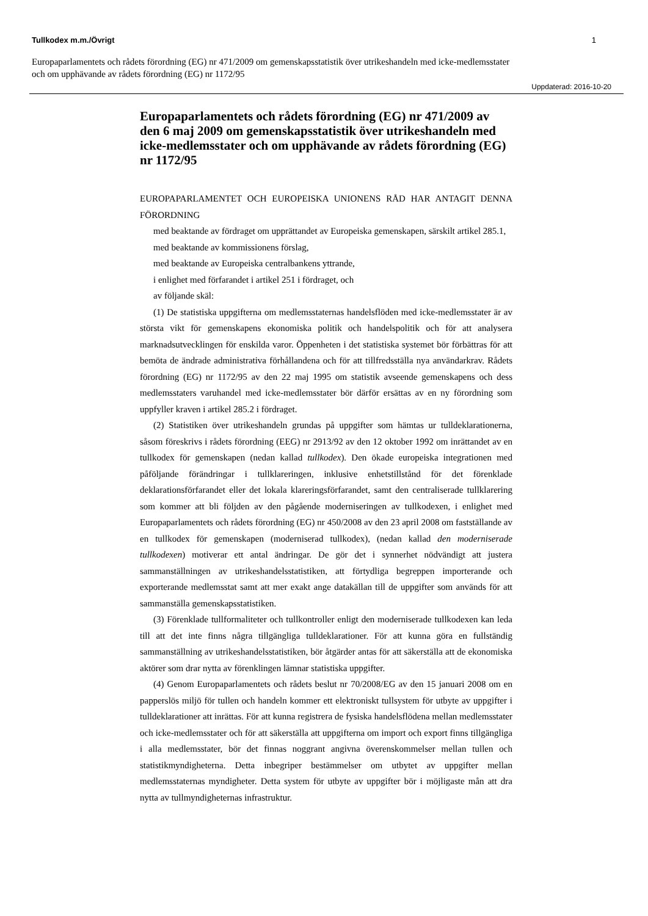Tullkodex m.m./Övrigt 1
Europaparlamentets och rådets förordning (EG) nr 471/2009 om gemenskapsstatistik över utrikeshandeln med icke-medlemsstater och om upphävande av rådets förordning (EG) nr 1172/95
Uppdaterad: 2016-10-20
Europaparlamentets och rådets förordning (EG) nr 471/2009 av den 6 maj 2009 om gemenskapsstatistik över utrikeshandeln med icke-medlemsstater och om upphävande av rådets förordning (EG) nr 1172/95
EUROPAPARLAMENTET OCH EUROPEISKA UNIONENS RÅD HAR ANTAGIT DENNA FÖRORDNING
med beaktande av fördraget om upprättandet av Europeiska gemenskapen, särskilt artikel 285.1,
med beaktande av kommissionens förslag,
med beaktande av Europeiska centralbankens yttrande,
i enlighet med förfarandet i artikel 251 i fördraget, och
av följande skäl:
(1) De statistiska uppgifterna om medlemsstaternas handelsflöden med icke-medlemsstater är av största vikt för gemenskapens ekonomiska politik och handelspolitik och för att analysera marknadsutvecklingen för enskilda varor. Öppenheten i det statistiska systemet bör förbättras för att bemöta de ändrade administrativa förhållandena och för att tillfredsställa nya användarkrav. Rådets förordning (EG) nr 1172/95 av den 22 maj 1995 om statistik avseende gemenskapens och dess medlemsstaters varuhandel med icke-medlemsstater bör därför ersättas av en ny förordning som uppfyller kraven i artikel 285.2 i fördraget.
(2) Statistiken över utrikeshandeln grundas på uppgifter som hämtas ur tulldeklarationerna, såsom föreskrivs i rådets förordning (EEG) nr 2913/92 av den 12 oktober 1992 om inrättandet av en tullkodex för gemenskapen (nedan kallad tullkodex). Den ökade europeiska integrationen med påföljande förändringar i tullklareringen, inklusive enhetstillstånd för det förenklade deklarationsförfarandet eller det lokala klareringsförfarandet, samt den centraliserade tullklarering som kommer att bli följden av den pågående moderniseringen av tullkodexen, i enlighet med Europaparlamentets och rådets förordning (EG) nr 450/2008 av den 23 april 2008 om fastställande av en tullkodex för gemenskapen (moderniserad tullkodex), (nedan kallad den moderniserade tullkodexen) motiverar ett antal ändringar. De gör det i synnerhet nödvändigt att justera sammanställningen av utrikeshandelsstatistiken, att förtydliga begreppen importerande och exporterande medlemsstat samt att mer exakt ange datakällan till de uppgifter som används för att sammanställa gemenskapsstatistiken.
(3) Förenklade tullformaliteter och tullkontroller enligt den moderniserade tullkodexen kan leda till att det inte finns några tillgängliga tulldeklarationer. För att kunna göra en fullständig sammanställning av utrikeshandelsstatistiken, bör åtgärder antas för att säkerställa att de ekonomiska aktörer som drar nytta av förenklingen lämnar statistiska uppgifter.
(4) Genom Europaparlamentets och rådets beslut nr 70/2008/EG av den 15 januari 2008 om en papperslös miljö för tullen och handeln kommer ett elektroniskt tullsystem för utbyte av uppgifter i tulldeklarationer att inrättas. För att kunna registrera de fysiska handelsflödena mellan medlemsstater och icke-medlemsstater och för att säkerställa att uppgifterna om import och export finns tillgängliga i alla medlemsstater, bör det finnas noggrant angivna överenskommelser mellan tullen och statistikmyndigheterna. Detta inbegriper bestämmelser om utbytet av uppgifter mellan medlemsstaternas myndigheter. Detta system för utbyte av uppgifter bör i möjligaste mån att dra nytta av tullmyndigheternas infrastruktur.